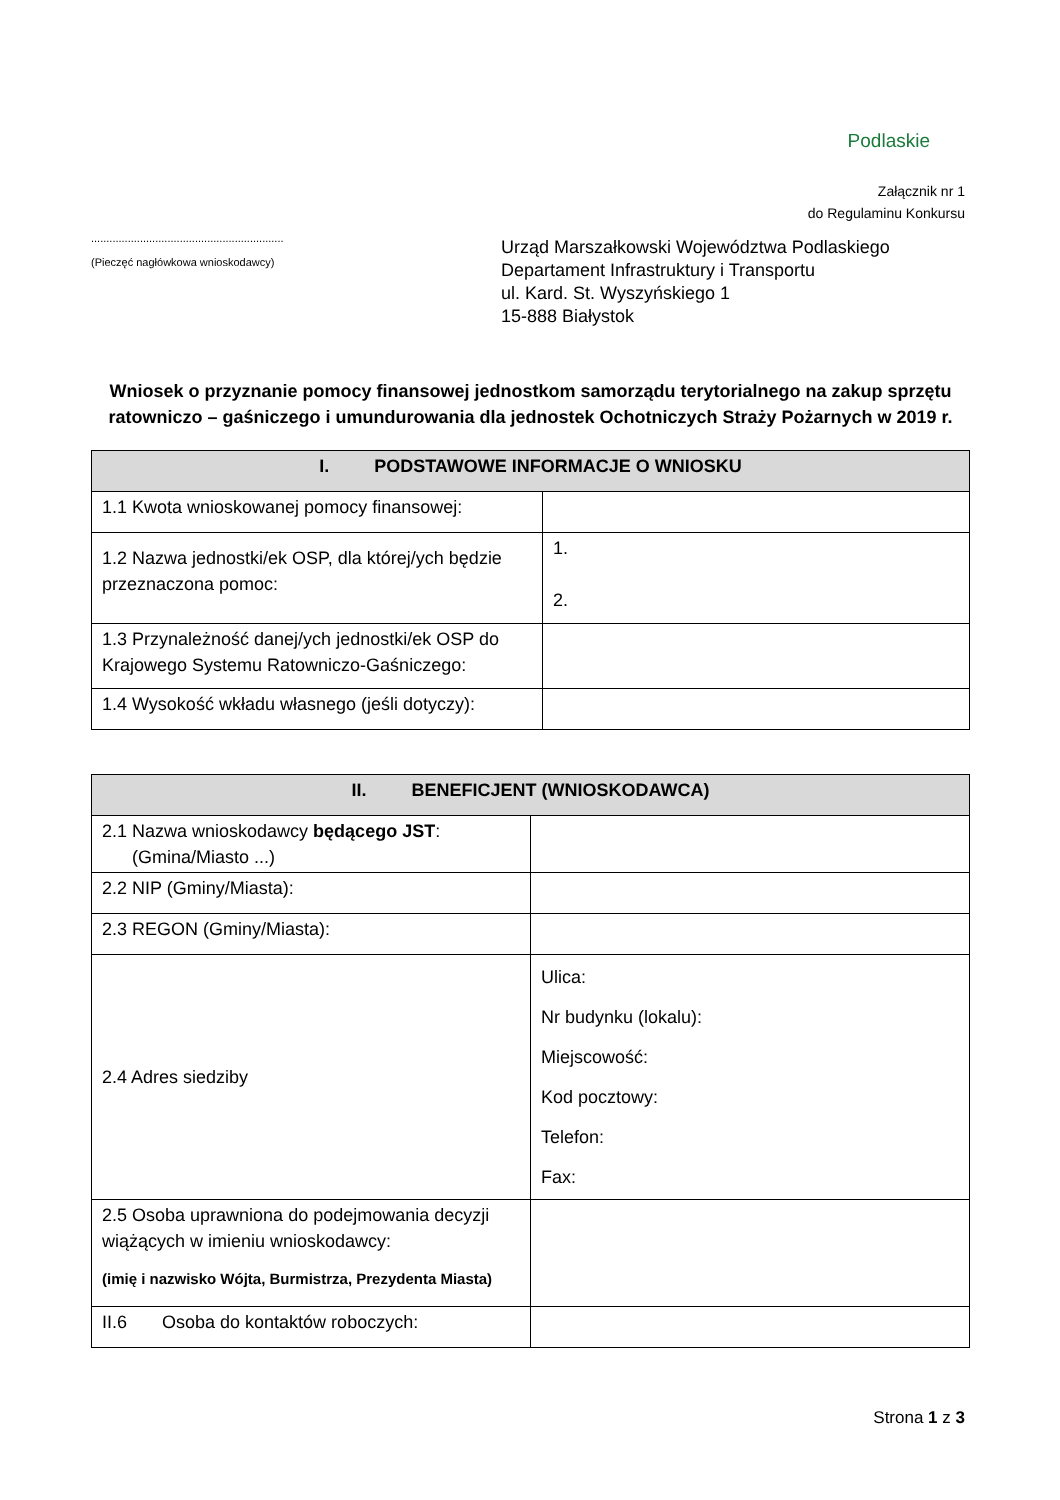Podlaskie
Załącznik nr 1
do Regulaminu Konkursu
...............................................................
(Pieczęć nagłówkowa wnioskodawcy)
Urząd Marszałkowski Województwa Podlaskiego
Departament Infrastruktury i Transportu
ul. Kard. St. Wyszyńskiego 1
15-888 Białystok
Wniosek o przyznanie pomocy finansowej jednostkom samorządu terytorialnego na zakup sprzętu ratowniczo – gaśniczego i umundurowania dla jednostek Ochotniczych Straży Pożarnych w 2019 r.
| I. PODSTAWOWE INFORMACJE O WNIOSKU | |
| --- | --- |
| 1.1 Kwota wnioskowanej pomocy finansowej: | |
| 1.2 Nazwa jednostki/ek OSP, dla której/ych będzie przeznaczona pomoc: | 1. 2. |
| 1.3 Przynależność danej/ych jednostki/ek OSP do Krajowego Systemu Ratowniczo-Gaśniczego: | |
| 1.4 Wysokość wkładu własnego (jeśli dotyczy): | |
| II. BENEFICJENT (WNIOSKODAWCA) | |
| --- | --- |
| 2.1 Nazwa wnioskodawcy będącego JST : (Gmina/Miasto ...) | |
| 2.2 NIP (Gminy/Miasta): | |
| 2.3 REGON (Gminy/Miasta): | |
| 2.4 Adres siedziby | Ulica: Nr budynku (lokalu): Miejscowość: Kod pocztowy: Telefon: Fax: |
| 2.5 Osoba uprawniona do podejmowania decyzji wiążących w imieniu wnioskodawcy: (imię i nazwisko Wójta, Burmistrza, Prezydenta Miasta) | |
| II.6 Osoba do kontaktów roboczych: | |
Strona 1 z 3